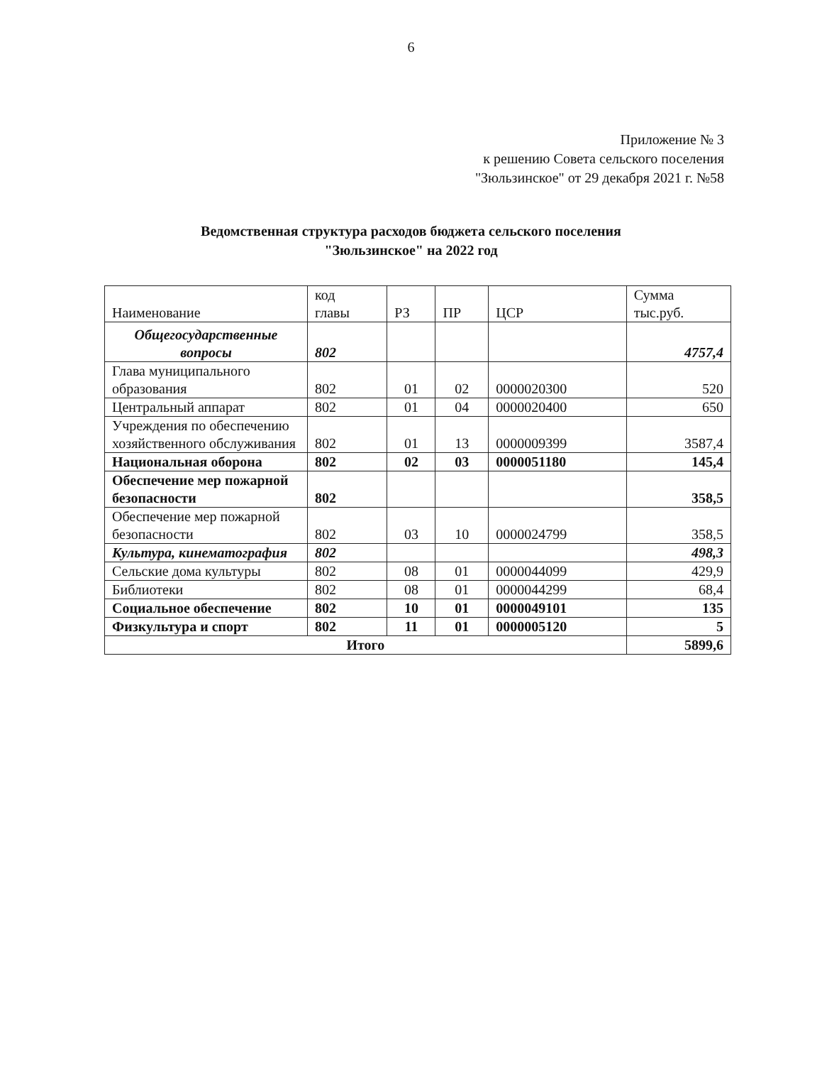6
Приложение № 3
к решению Совета сельского поселения
"Зюльзинское" от 29 декабря 2021 г. №58
Ведомственная структура расходов бюджета сельского поселения
"Зюльзинское" на 2022 год
| Наименование | код главы | РЗ | ПР | ЦСР | Сумма тыс.руб. |
| Общегосударственные вопросы | 802 | | | | 4757,4 |
| Глава муниципального образования | 802 | 01 | 02 | 0000020300 | 520 |
| Центральный аппарат | 802 | 01 | 04 | 0000020400 | 650 |
| Учреждения по обеспечению хозяйственного обслуживания | 802 | 01 | 13 | 0000009399 | 3587,4 |
| Национальная оборона | 802 | 02 | 03 | 0000051180 | 145,4 |
| Обеспечение мер пожарной безопасности | 802 | | | | 358,5 |
| Обеспечение мер пожарной безопасности | 802 | 03 | 10 | 0000024799 | 358,5 |
| Культура, кинематография | 802 | | | | 498,3 |
| Сельские дома культуры | 802 | 08 | 01 | 0000044099 | 429,9 |
| Библиотеки | 802 | 08 | 01 | 0000044299 | 68,4 |
| Социальное обеспечение | 802 | 10 | 01 | 0000049101 | 135 |
| Физкультура и спорт | 802 | 11 | 01 | 0000005120 | 5 |
| Итого | | | | | 5899,6 |